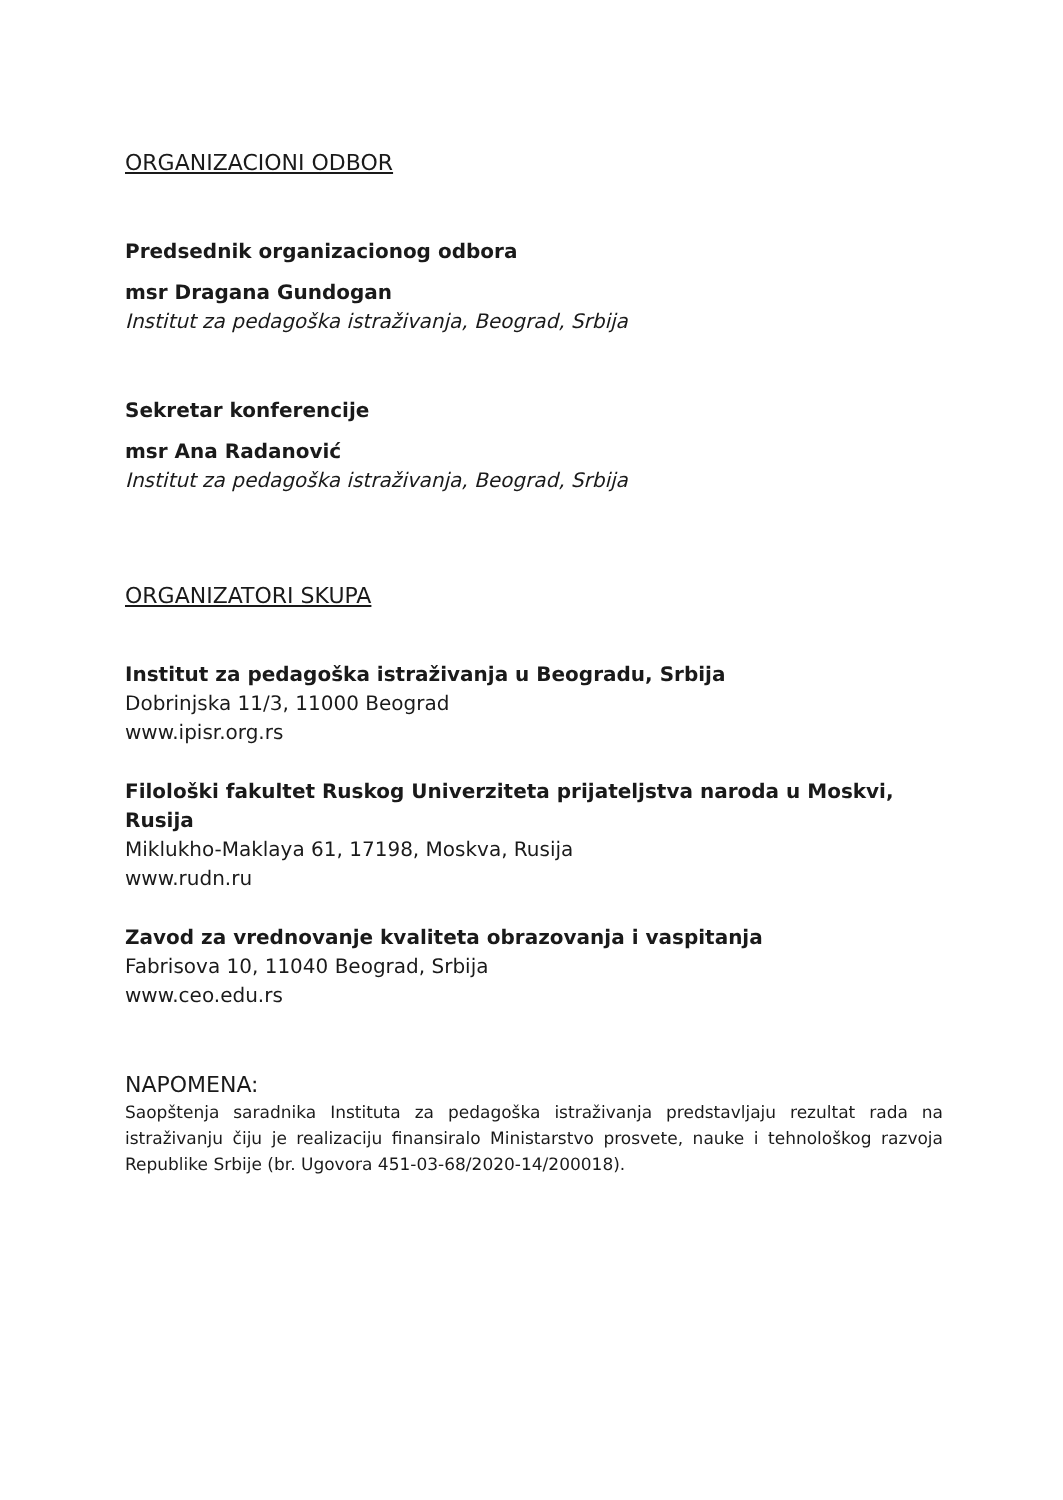ORGANIZACIONI ODBOR
Predsednik organizacionog odbora
msr Dragana Gundogan
Institut za pedagoška istraživanja, Beograd, Srbija
Sekretar konferencije
msr Ana Radanović
Institut za pedagoška istraživanja, Beograd, Srbija
ORGANIZATORI SKUPA
Institut za pedagoška istraživanja u Beogradu, Srbija
Dobrinjska 11/3, 11000 Beograd
www.ipisr.org.rs
Filološki fakultet Ruskog Univerziteta prijateljstva naroda u Moskvi, Rusija
Miklukho-Maklaya 61, 17198, Moskva, Rusija
www.rudn.ru
Zavod za vrednovanje kvaliteta obrazovanja i vaspitanja
Fabrisova 10, 11040 Beograd, Srbija
www.ceo.edu.rs
NAPOMENA:
Saopštenja saradnika Instituta za pedagoška istraživanja predstavljaju rezultat rada na istraživanju čiju je realizaciju finansiralo Ministarstvo prosvete, nauke i tehnološkog razvoja Republike Srbije (br. Ugovora 451-03-68/2020-14/200018).